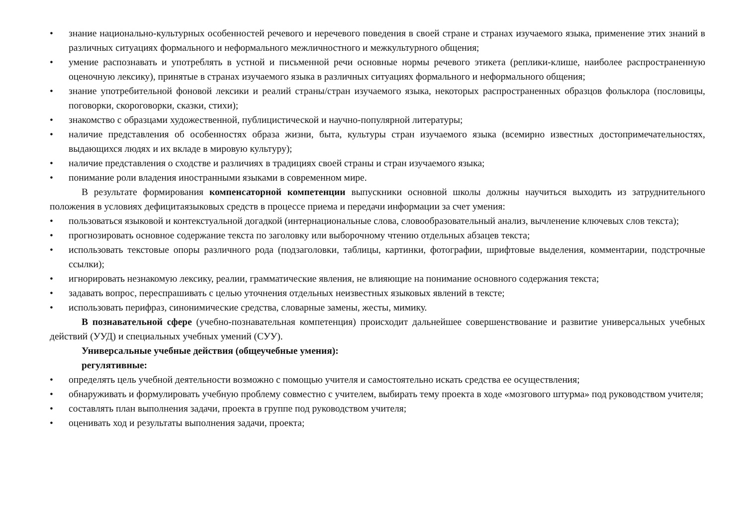• знание национально-культурных особенностей речевого и неречевого поведения в своей стране и странах изучаемого языка, применение этих знаний в различных ситуациях формального и неформального межличностного и межкультурного общения;
• умение распознавать и употреблять в устной и письменной речи основные нормы речевого этикета (реплики-клише, наиболее распространенную оценочную лексику), принятые в странах изучаемого языка в различных ситуациях формального и неформального общения;
• знание употребительной фоновой лексики и реалий страны/стран изучаемого языка, некоторых распространенных образцов фольклора (пословицы, поговорки, скороговорки, сказки, стихи);
• знакомство с образцами художественной, публицистической и научно-популярной литературы;
• наличие представления об особенностях образа жизни, быта, культуры стран изучаемого языка (всемирно известных достопримечательностях, выдающихся людях и их вкладе в мировую культуру);
• наличие представления о сходстве и различиях в традициях своей страны и стран изучаемого языка;
• понимание роли владения иностранными языками в современном мире.
В результате формирования компенсаторной компетенции выпускники основной школы должны научиться выходить из затруднительного положения в условиях дефицитаязыковых средств в процессе приема и передачи информации за счет умения:
• пользоваться языковой и контекстуальной догадкой (интернациональные слова, словообразовательный анализ, вычленение ключевых слов текста);
• прогнозировать основное содержание текста по заголовку или выборочному чтению отдельных абзацев текста;
• использовать текстовые опоры различного рода (подзаголовки, таблицы, картинки, фотографии, шрифтовые выделения, комментарии, подстрочные ссылки);
• игнорировать незнакомую лексику, реалии, грамматические явления, не влияющие на понимание основного содержания текста;
• задавать вопрос, переспрашивать с целью уточнения отдельных неизвестных языковых явлений в тексте;
• использовать перифраз, синонимические средства, словарные замены, жесты, мимику.
В познавательной сфере (учебно-познавательная компетенция) происходит дальнейшее совершенствование и развитие универсальных учебных действий (УУД) и специальных учебных умений (СУУ).
Универсальные учебные действия (общеучебные умения):
регулятивные:
• определять цель учебной деятельности возможно с помощью учителя и самостоятельно искать средства ее осуществления;
• обнаруживать и формулировать учебную проблему совместно с учителем, выбирать тему проекта в ходе «мозгового штурма» под руководством учителя;
• составлять план выполнения задачи, проекта в группе под руководством учителя;
• оценивать ход и результаты выполнения задачи, проекта;